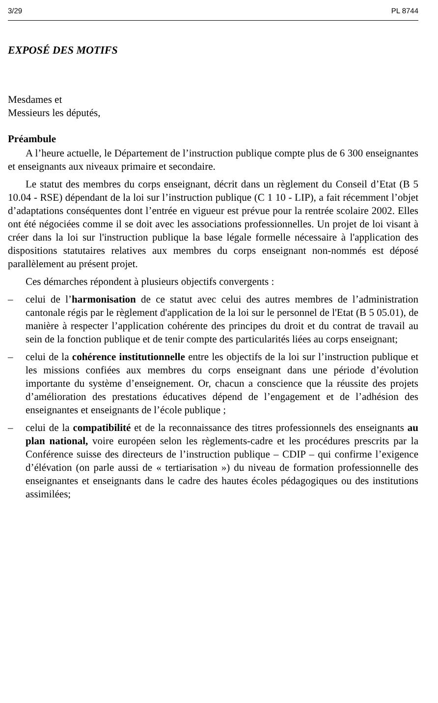3/29 PL 8744
EXPOSÉ DES MOTIFS
Mesdames et
Messieurs les députés,
Préambule
A l’heure actuelle, le Département de l’instruction publique compte plus de 6 300 enseignantes et enseignants aux niveaux primaire et secondaire.
Le statut des membres du corps enseignant, décrit dans un règlement du Conseil d’Etat (B 5 10.04 - RSE) dépendant de la loi sur l’instruction publique (C 1 10 - LIP), a fait récemment l’objet d’adaptations conséquentes dont l’entrée en vigueur est prévue pour la rentrée scolaire 2002. Elles ont été négociées comme il se doit avec les associations professionnelles. Un projet de loi visant à créer dans la loi sur l'instruction publique la base légale formelle nécessaire à l'application des dispositions statutaires relatives aux membres du corps enseignant non-nommés est déposé parallèlement au présent projet.
Ces démarches répondent à plusieurs objectifs convergents :
– celui de l’harmonisation de ce statut avec celui des autres membres de l’administration cantonale régis par le règlement d'application de la loi sur le personnel de l'Etat (B 5 05.01), de manière à respecter l’application cohérente des principes du droit et du contrat de travail au sein de la fonction publique et de tenir compte des particularités liées au corps enseignant;
– celui de la cohérence institutionnelle entre les objectifs de la loi sur l’instruction publique et les missions confiées aux membres du corps enseignant dans une période d’évolution importante du système d’enseignement. Or, chacun a conscience que la réussite des projets d’amélioration des prestations éducatives dépend de l’engagement et de l’adhésion des enseignantes et enseignants de l’école publique ;
– celui de la compatibilité et de la reconnaissance des titres professionnels des enseignants au plan national, voire européen selon les règlements-cadre et les procédures prescrits par la Conférence suisse des directeurs de l’instruction publique – CDIP – qui confirme l’exigence d’élévation (on parle aussi de « tertiarisation ») du niveau de formation professionnelle des enseignantes et enseignants dans le cadre des hautes écoles pédagogiques ou des institutions assimilées;